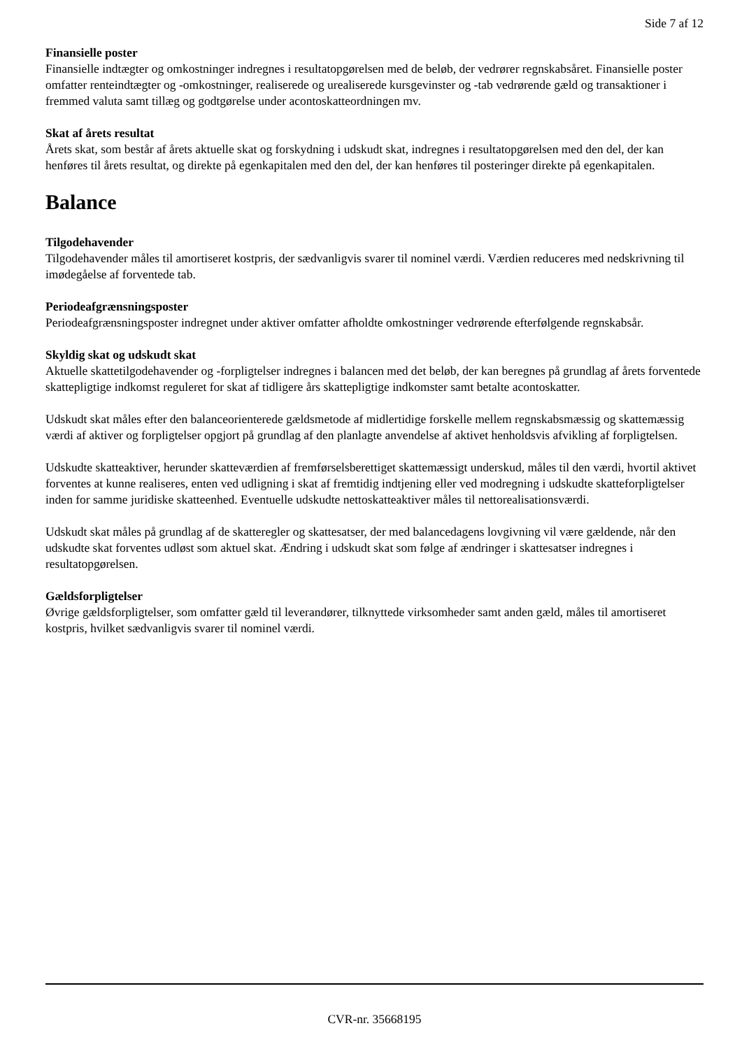Side 7 af 12
Finansielle poster
Finansielle indtægter og omkostninger indregnes i resultatopgørelsen med de beløb, der vedrører regnskabsåret. Finansielle poster omfatter renteindtægter og -omkostninger, realiserede og urealiserede kursgevinster og -tab vedrørende gæld og transaktioner i fremmed valuta samt tillæg og godtgørelse under acontoskatteordningen mv.
Skat af årets resultat
Årets skat, som består af årets aktuelle skat og forskydning i udskudt skat, indregnes i resultatopgørelsen med den del, der kan henføres til årets resultat, og direkte på egenkapitalen med den del, der kan henføres til posteringer direkte på egenkapitalen.
Balance
Tilgodehavender
Tilgodehavender måles til amortiseret kostpris, der sædvanligvis svarer til nominel værdi. Værdien reduceres med nedskrivning til imødegåelse af forventede tab.
Periodeafgrænsningsposter
Periodeafgrænsningsposter indregnet under aktiver omfatter afholdte omkostninger vedrørende efterfølgende regnskabsår.
Skyldig skat og udskudt skat
Aktuelle skattetilgodehavender og -forpligtelser indregnes i balancen med det beløb, der kan beregnes på grundlag af årets forventede skattepligtige indkomst reguleret for skat af tidligere års skattepligtige indkomster samt betalte acontoskatter.
Udskudt skat måles efter den balanceorienterede gældsmetode af midlertidige forskelle mellem regnskabsmæssig og skattemæssig værdi af aktiver og forpligtelser opgjort på grundlag af den planlagte anvendelse af aktivet henholdsvis afvikling af forpligtelsen.
Udskudte skatteaktiver, herunder skatteværdien af fremførselsberettiget skattemæssigt underskud, måles til den værdi, hvortil aktivet forventes at kunne realiseres, enten ved udligning i skat af fremtidig indtjening eller ved modregning i udskudte skatteforpligtelser inden for samme juridiske skatteenhed. Eventuelle udskudte nettoskatteaktiver måles til nettorealisationsværdi.
Udskudt skat måles på grundlag af de skatteregler og skattesatser, der med balancedagens lovgivning vil være gældende, når den udskudte skat forventes udløst som aktuel skat. Ændring i udskudt skat som følge af ændringer i skattesatser indregnes i resultatopgørelsen.
Gældsforpligtelser
Øvrige gældsforpligtelser, som omfatter gæld til leverandører, tilknyttede virksomheder samt anden gæld, måles til amortiseret kostpris, hvilket sædvanligvis svarer til nominel værdi.
CVR-nr. 35668195